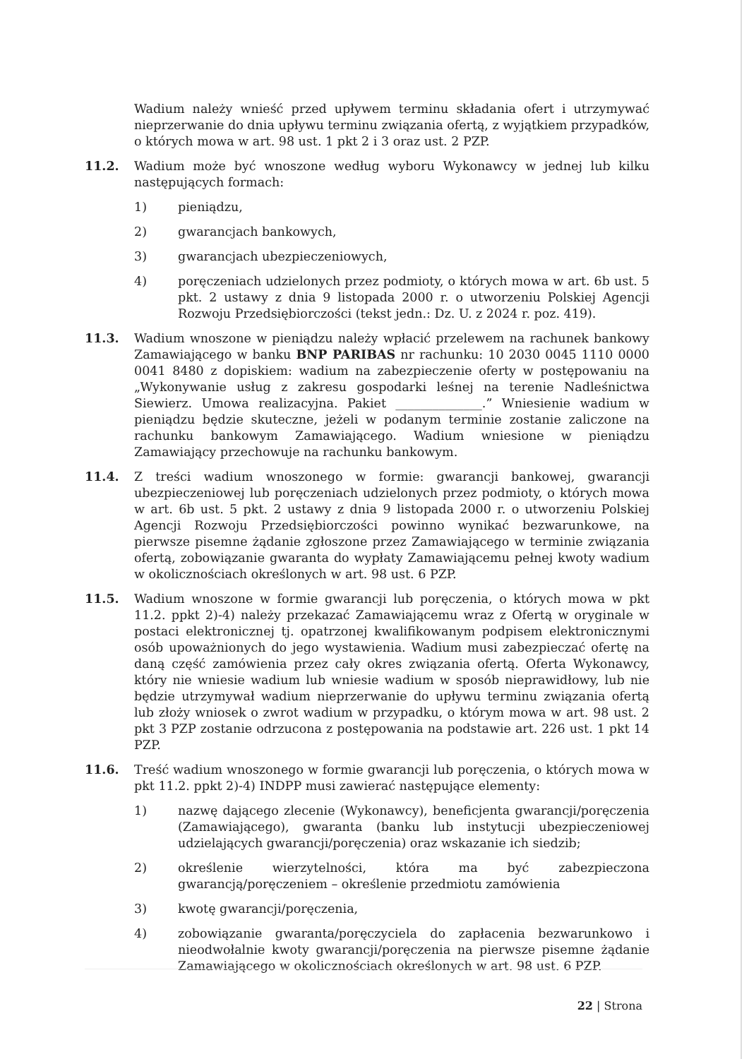Wadium należy wnieść przed upływem terminu składania ofert i utrzymywać nieprzerwanie do dnia upływu terminu związania ofertą, z wyjątkiem przypadków, o których mowa w art. 98 ust. 1 pkt 2 i 3 oraz ust. 2 PZP.
11.2. Wadium może być wnoszone według wyboru Wykonawcy w jednej lub kilku następujących formach:
1) pieniądzu,
2) gwarancjach bankowych,
3) gwarancjach ubezpieczeniowych,
4) poręczeniach udzielonych przez podmioty, o których mowa w art. 6b ust. 5 pkt. 2 ustawy z dnia 9 listopada 2000 r. o utworzeniu Polskiej Agencji Rozwoju Przedsiębiorczości (tekst jedn.: Dz. U. z 2024 r. poz. 419).
11.3. Wadium wnoszone w pieniądzu należy wpłacić przelewem na rachunek bankowy Zamawiającego w banku BNP PARIBAS nr rachunku: 10 2030 0045 1110 0000 0041 8480 z dopiskiem: wadium na zabezpieczenie oferty w postępowaniu na „Wykonywanie usług z zakresu gospodarki leśnej na terenie Nadleśnictwa Siewierz. Umowa realizacyjna. Pakiet ______________.” Wniesienie wadium w pieniądzu będzie skuteczne, jeżeli w podanym terminie zostanie zaliczone na rachunku bankowym Zamawiającego. Wadium wniesione w pieniądzu Zamawiający przechowuje na rachunku bankowym.
11.4. Z treści wadium wnoszonego w formie: gwarancji bankowej, gwarancji ubezpieczeniowej lub poręczeniach udzielonych przez podmioty, o których mowa w art. 6b ust. 5 pkt. 2 ustawy z dnia 9 listopada 2000 r. o utworzeniu Polskiej Agencji Rozwoju Przedsiębiorczości powinno wynikać bezwarunkowe, na pierwsze pisemne żądanie zgłoszone przez Zamawiającego w terminie związania ofertą, zobowiązanie gwaranta do wypłaty Zamawiającemu pełnej kwoty wadium w okolicznościach określonych w art. 98 ust. 6 PZP.
11.5. Wadium wnoszone w formie gwarancji lub poręczenia, o których mowa w pkt 11.2. ppkt 2)-4) należy przekazać Zamawiającemu wraz z Ofertą w oryginale w postaci elektronicznej tj. opatrzonej kwalifikowanym podpisem elektronicznymi osób upoważnionych do jego wystawienia. Wadium musi zabezpieczać ofertę na daną część zamówienia przez cały okres związania ofertą. Oferta Wykonawcy, który nie wniesie wadium lub wniesie wadium w sposób nieprawidłowy, lub nie będzie utrzymywał wadium nieprzerwanie do upływu terminu związania ofertą lub złoży wniosek o zwrot wadium w przypadku, o którym mowa w art. 98 ust. 2 pkt 3 PZP zostanie odrzucona z postępowania na podstawie art. 226 ust. 1 pkt 14 PZP.
11.6. Treść wadium wnoszonego w formie gwarancji lub poręczenia, o których mowa w pkt 11.2. ppkt 2)-4) INDPP musi zawierać następujące elementy:
1) nazwę dającego zlecenie (Wykonawcy), beneficjenta gwarancji/poręczenia (Zamawiającego), gwaranta (banku lub instytucji ubezpieczeniowej udzielających gwarancji/poręczenia) oraz wskazanie ich siedzib;
2) określenie wierzytelności, która ma być zabezpieczona gwarancją/poręczeniem – określenie przedmiotu zamówienia
3) kwotę gwarancji/poręczenia,
4) zobowiązanie gwaranta/poręczyciela do zapłacenia bezwarunkowo i nieodwołalnie kwoty gwarancji/poręczenia na pierwsze pisemne żądanie Zamawiającego w okolicznościach określonych w art. 98 ust. 6 PZP.
22 | Strona